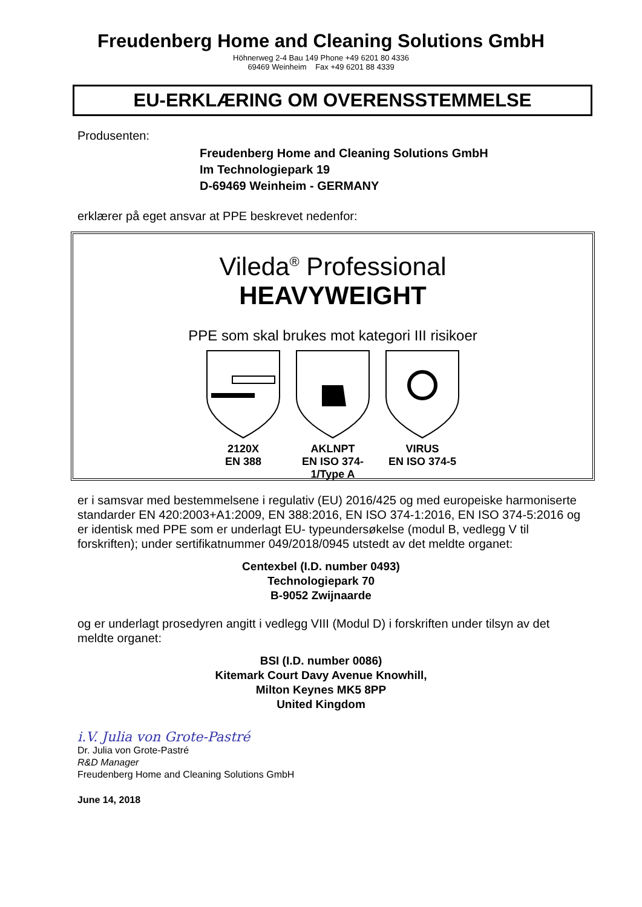Freudenberg Home and Cleaning Solutions GmbH
Höhnerweg 2-4 Bau 149 Phone +49 6201 80 4336
69469 Weinheim Fax +49 6201 88 4339
EU-ERKLÆRING OM OVERENSSTEMMELSE
Produsenten:
Freudenberg Home and Cleaning Solutions GmbH
Im Technologiepark 19
D-69469 Weinheim - GERMANY
erklærer på eget ansvar at PPE beskrevet nedenfor:
Vileda<sup>®</sup> Professional
HEAVYWEIGHT
PPE som skal brukes mot kategori III risikoer
2120X
EN 388
AKLNPT
EN ISO 374-1/Type A
VIRUS
EN ISO 374-5
er i samsvar med bestemmelsene i regulativ (EU) 2016/425 og med europeiske harmoniserte standarder EN 420:2003+A1:2009, EN 388:2016, EN ISO 374-1:2016, EN ISO 374-5:2016 og er identisk med PPE som er underlagt EU- typeundersøkelse (modul B, vedlegg V til forskriften); under sertifikatnummer 049/2018/0945 utstedt av det meldte organet:
Centexbel (I.D. number 0493)
Technologiepark 70
B-9052 Zwijnaarde
og er underlagt prosedyren angitt i vedlegg VIII (Modul D) i forskriften under tilsyn av det meldte organet:
BSI (I.D. number 0086)
Kitemark Court Davy Avenue Knowhill,
Milton Keynes MK5 8PP
United Kingdom
i.V. Julia von Grote-Pastré
Dr. Julia von Grote-Pastré
R&D Manager
Freudenberg Home and Cleaning Solutions GmbH
June 14, 2018